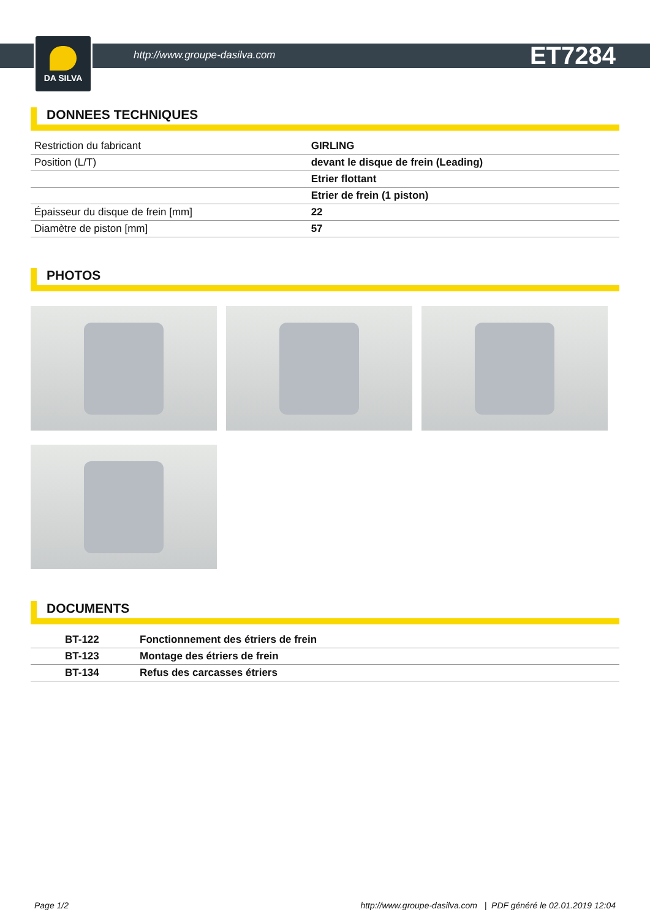DA SILVA
http://www.groupe-dasilva.com ET7284
DONNEES TECHNIQUES
| Restriction du fabricant | GIRLING |
| Position (L/T) | devant le disque de frein (Leading) |
| | Etrier flottant |
| | Etrier de frein (1 piston) |
| Épaisseur du disque de frein [mm] | 22 |
| Diamètre de piston [mm] | 57 |
PHOTOS
DOCUMENTS
| BT-122 | Fonctionnement des étriers de frein |
| BT-123 | Montage des étriers de frein |
| BT-134 | Refus des carcasses étriers |
Page 1/2 http://www.groupe-dasilva.com | PDF généré le 02.01.2019 12:04